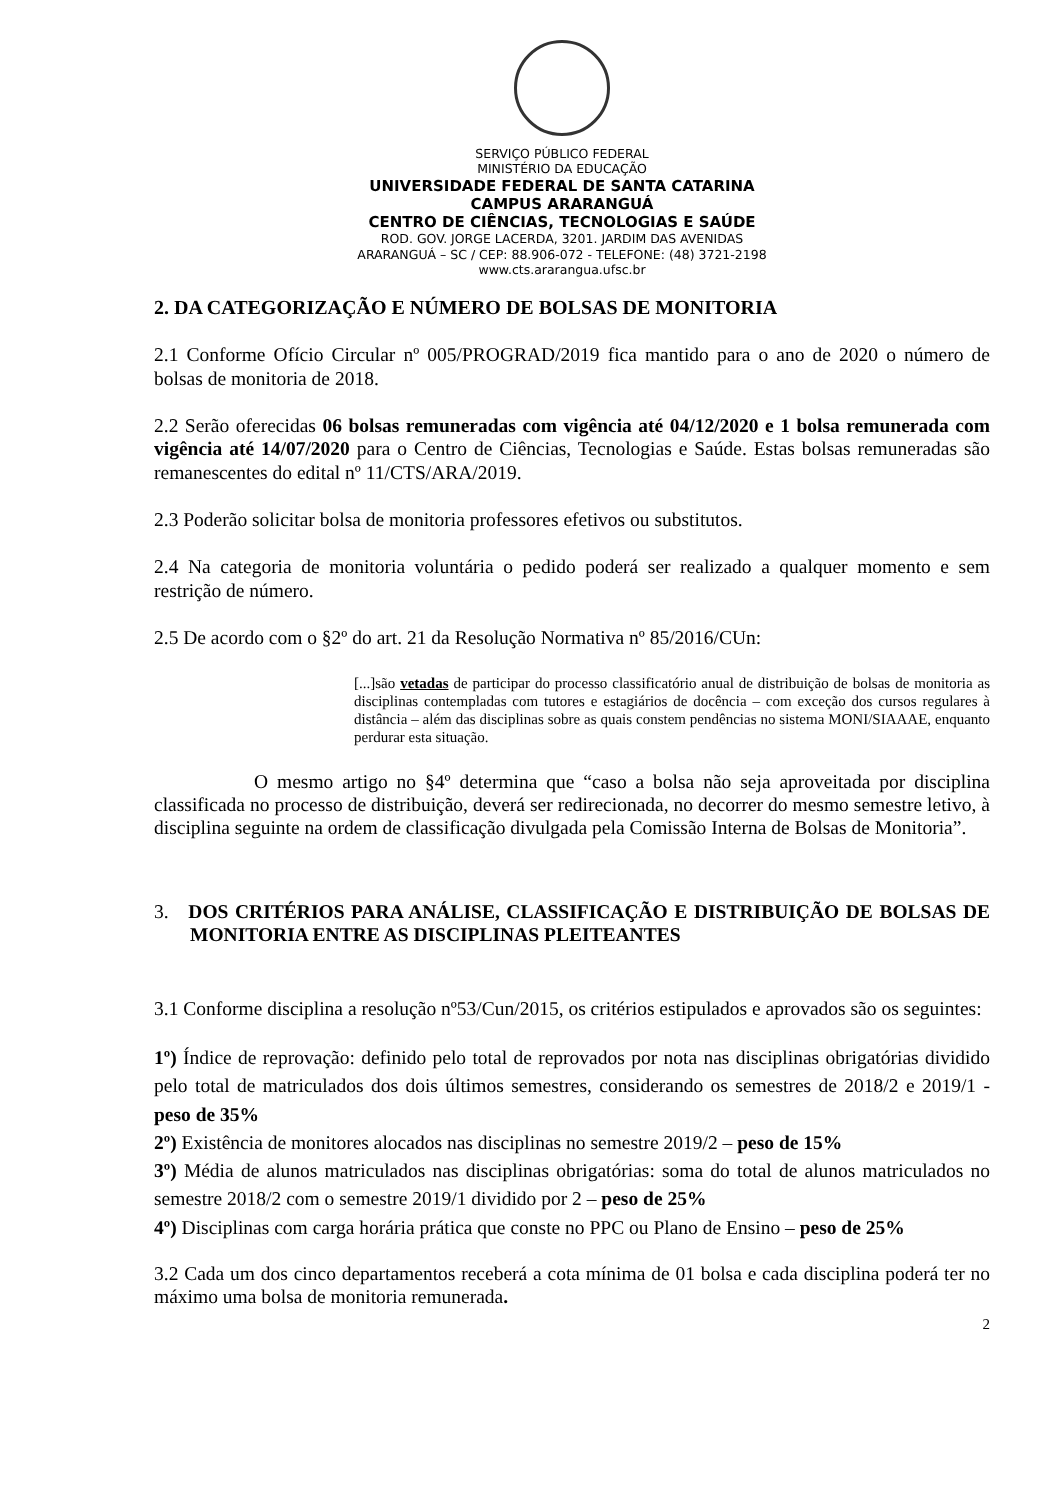SERVIÇO PÚBLICO FEDERAL
MINISTÉRIO DA EDUCAÇÃO
UNIVERSIDADE FEDERAL DE SANTA CATARINA
CAMPUS ARARANGUÁ
CENTRO DE CIÊNCIAS, TECNOLOGIAS E SAÚDE
ROD. GOV. JORGE LACERDA, 3201. JARDIM DAS AVENIDAS
ARARANGUÁ – SC / CEP: 88.906-072 - TELEFONE: (48) 3721-2198
www.cts.ararangua.ufsc.br
2. DA CATEGORIZAÇÃO E NÚMERO DE BOLSAS DE MONITORIA
2.1 Conforme Ofício Circular nº 005/PROGRAD/2019 fica mantido para o ano de 2020 o número de bolsas de monitoria de 2018.
2.2 Serão oferecidas 06 bolsas remuneradas com vigência até 04/12/2020 e 1 bolsa remunerada com vigência até 14/07/2020 para o Centro de Ciências, Tecnologias e Saúde. Estas bolsas remuneradas são remanescentes do edital nº 11/CTS/ARA/2019.
2.3 Poderão solicitar bolsa de monitoria professores efetivos ou substitutos.
2.4 Na categoria de monitoria voluntária o pedido poderá ser realizado a qualquer momento e sem restrição de número.
2.5 De acordo com o §2º do art. 21 da Resolução Normativa nº 85/2016/CUn:
[...]são vetadas de participar do processo classificatório anual de distribuição de bolsas de monitoria as disciplinas contempladas com tutores e estagiários de docência – com exceção dos cursos regulares à distância – além das disciplinas sobre as quais constem pendências no sistema MONI/SIAAAE, enquanto perdurar esta situação.
O mesmo artigo no §4º determina que “caso a bolsa não seja aproveitada por disciplina classificada no processo de distribuição, deverá ser redirecionada, no decorrer do mesmo semestre letivo, à disciplina seguinte na ordem de classificação divulgada pela Comissão Interna de Bolsas de Monitoria”.
3. DOS CRITÉRIOS PARA ANÁLISE, CLASSIFICAÇÃO E DISTRIBUIÇÃO DE BOLSAS DE MONITORIA ENTRE AS DISCIPLINAS PLEITEANTES
3.1 Conforme disciplina a resolução nº53/Cun/2015, os critérios estipulados e aprovados são os seguintes:
1º) Índice de reprovação: definido pelo total de reprovados por nota nas disciplinas obrigatórias dividido pelo total de matriculados dos dois últimos semestres, considerando os semestres de 2018/2 e 2019/1 - peso de 35%
2º) Existência de monitores alocados nas disciplinas no semestre 2019/2 – peso de 15%
3º) Média de alunos matriculados nas disciplinas obrigatórias: soma do total de alunos matriculados no semestre 2018/2 com o semestre 2019/1 dividido por 2 – peso de 25%
4º) Disciplinas com carga horária prática que conste no PPC ou Plano de Ensino – peso de 25%
3.2 Cada um dos cinco departamentos receberá a cota mínima de 01 bolsa e cada disciplina poderá ter no máximo uma bolsa de monitoria remunerada.
2